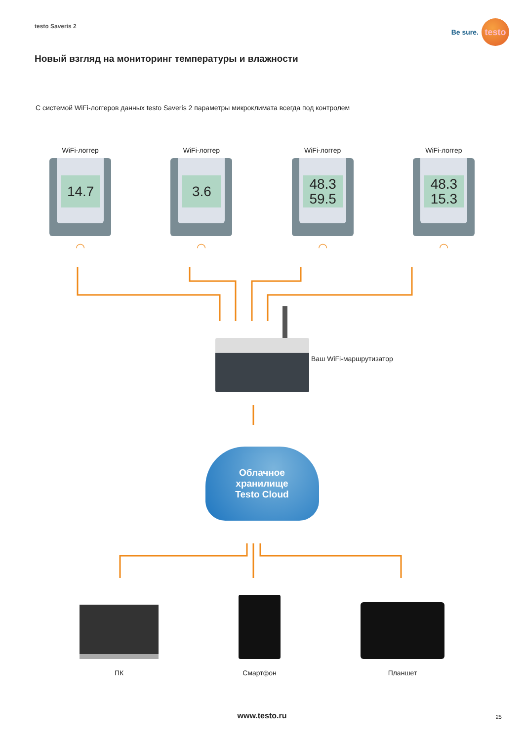testo Saveris 2
Be sure.
testo
Новый взгляд на мониторинг температуры и влажности
С системой WiFi-логгеров данных testo Saveris 2 параметры микроклимата всегда под контролем
WiFi-логгер
14.7
◠
WiFi-логгер
3.6
◠
WiFi-логгер
48.3
59.5
◠
WiFi-логгер
48.3
15.3
◠
Ваш WiFi-маршрутизатор
Облачное
хранилище
Testo Cloud
ПК Смартфон Планшет
www.testo.ru 25